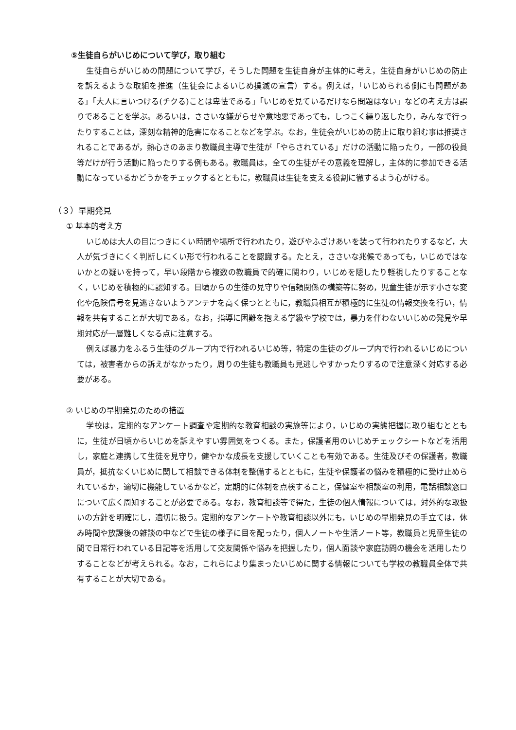⑤生徒自らがいじめについて学び，取り組む
生徒自らがいじめの問題について学び，そうした問題を生徒自身が主体的に考え，生徒自身がいじめの防止を訴えるような取組を推進（生徒会によるいじめ撲滅の宣言）する。例えば，「いじめられる側にも問題がある」「大人に言いつける(チクる)ことは卑怯である」「いじめを見ているだけなら問題はない」などの考え方は誤りであることを学ぶ。あるいは，ささいな嫌がらせや意地悪であっても，しつこく繰り返したり，みんなで行ったりすることは，深刻な精神的危害になることなどを学ぶ。なお，生徒会がいじめの防止に取り組む事は推奨されることであるが，熱心さのあまり教職員主導で生徒が「やらされている」だけの活動に陥ったり，一部の役員等だけが行う活動に陥ったりする例もある。教職員は，全ての生徒がその意義を理解し，主体的に参加できる活動になっているかどうかをチェックするとともに，教職員は生徒を支える役割に徹するよう心がける。
（３）早期発見
① 基本的考え方
いじめは大人の目につきにくい時間や場所で行われたり，遊びやふざけあいを装って行われたりするなど，大人が気づきにくく判断しにくい形で行われることを認識する。たとえ，ささいな兆候であっても，いじめではないかとの疑いを持って，早い段階から複数の教職員で的確に関わり，いじめを隠したり軽視したりすることなく，いじめを積極的に認知する。日頃からの生徒の見守りや信頼関係の構築等に努め，児童生徒が示す小さな変化や危険信号を見逃さないようアンテナを高く保つとともに，教職員相互が積極的に生徒の情報交換を行い，情報を共有することが大切である。なお，指導に困難を抱える学級や学校では，暴力を伴わないいじめの発見や早期対応が一層難しくなる点に注意する。
例えば暴力をふるう生徒のグループ内で行われるいじめ等，特定の生徒のグループ内で行われるいじめについては，被害者からの訴えがなかったり，周りの生徒も教職員も見逃しやすかったりするので注意深く対応する必要がある。
② いじめの早期発見のための措置
学校は，定期的なアンケート調査や定期的な教育相談の実施等により，いじめの実態把握に取り組むとともに，生徒が日頃からいじめを訴えやすい雰囲気をつくる。また，保護者用のいじめチェックシートなどを活用し，家庭と連携して生徒を見守り，健やかな成長を支援していくことも有効である。生徒及びその保護者，教職員が，抵抗なくいじめに関して相談できる体制を整備するとともに，生徒や保護者の悩みを積極的に受け止められているか，適切に機能しているかなど，定期的に体制を点検すること，保健室や相談室の利用，電話相談窓口について広く周知することが必要である。なお，教育相談等で得た，生徒の個人情報については，対外的な取扱いの方針を明確にし，適切に扱う。定期的なアンケートや教育相談以外にも，いじめの早期発見の手立ては，休み時間や放課後の雑談の中などで生徒の様子に目を配ったり，個人ノートや生活ノート等，教職員と児童生徒の間で日常行われている日記等を活用して交友関係や悩みを把握したり，個人面談や家庭訪問の機会を活用したりすることなどが考えられる。なお，これらにより集まったいじめに関する情報についても学校の教職員全体で共有することが大切である。